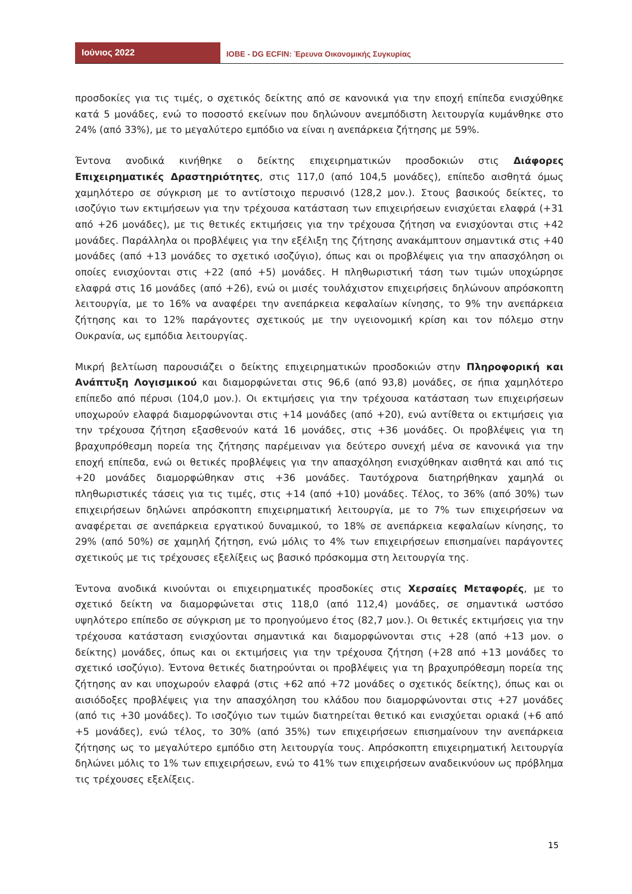Ιούνιος 2022
ΙΟΒΕ - DG ECFIN: Έρευνα Οικονομικής Συγκυρίας
προσδοκίες για τις τιμές, ο σχετικός δείκτης από σε κανονικά για την εποχή επίπεδα ενισχύθηκε κατά 5 μονάδες, ενώ το ποσοστό εκείνων που δηλώνουν ανεμπόδιστη λειτουργία κυμάνθηκε στο 24% (από 33%), με το μεγαλύτερο εμπόδιο να είναι η ανεπάρκεια ζήτησης με 59%.
Έντονα ανοδικά κινήθηκε ο δείκτης επιχειρηματικών προσδοκιών στις Διάφορες Επιχειρηματικές Δραστηριότητες, στις 117,0 (από 104,5 μονάδες), επίπεδο αισθητά όμως χαμηλότερο σε σύγκριση με το αντίστοιχο περυσινό (128,2 μον.). Στους βασικούς δείκτες, το ισοζύγιο των εκτιμήσεων για την τρέχουσα κατάσταση των επιχειρήσεων ενισχύεται ελαφρά (+31 από +26 μονάδες), με τις θετικές εκτιμήσεις για την τρέχουσα ζήτηση να ενισχύονται στις +42 μονάδες. Παράλληλα οι προβλέψεις για την εξέλιξη της ζήτησης ανακάμπτουν σημαντικά στις +40 μονάδες (από +13 μονάδες το σχετικό ισοζύγιο), όπως και οι προβλέψεις για την απασχόληση οι οποίες ενισχύονται στις +22 (από +5) μονάδες. Η πληθωριστική τάση των τιμών υποχώρησε ελαφρά στις 16 μονάδες (από +26), ενώ οι μισές τουλάχιστον επιχειρήσεις δηλώνουν απρόσκοπτη λειτουργία, με το 16% να αναφέρει την ανεπάρκεια κεφαλαίων κίνησης, το 9% την ανεπάρκεια ζήτησης και το 12% παράγοντες σχετικούς με την υγειονομική κρίση και τον πόλεμο στην Ουκρανία, ως εμπόδια λειτουργίας.
Μικρή βελτίωση παρουσιάζει ο δείκτης επιχειρηματικών προσδοκιών στην Πληροφορική και Ανάπτυξη Λογισμικού και διαμορφώνεται στις 96,6 (από 93,8) μονάδες, σε ήπια χαμηλότερο επίπεδο από πέρυσι (104,0 μον.). Οι εκτιμήσεις για την τρέχουσα κατάσταση των επιχειρήσεων υποχωρούν ελαφρά διαμορφώνονται στις +14 μονάδες (από +20), ενώ αντίθετα οι εκτιμήσεις για την τρέχουσα ζήτηση εξασθενούν κατά 16 μονάδες, στις +36 μονάδες. Οι προβλέψεις για τη βραχυπρόθεσμη πορεία της ζήτησης παρέμειναν για δεύτερο συνεχή μένα σε κανονικά για την εποχή επίπεδα, ενώ οι θετικές προβλέψεις για την απασχόληση ενισχύθηκαν αισθητά και από τις +20 μονάδες διαμορφώθηκαν στις +36 μονάδες. Ταυτόχρονα διατηρήθηκαν χαμηλά οι πληθωριστικές τάσεις για τις τιμές, στις +14 (από +10) μονάδες. Τέλος, το 36% (από 30%) των επιχειρήσεων δηλώνει απρόσκοπτη επιχειρηματική λειτουργία, με το 7% των επιχειρήσεων να αναφέρεται σε ανεπάρκεια εργατικού δυναμικού, το 18% σε ανεπάρκεια κεφαλαίων κίνησης, το 29% (από 50%) σε χαμηλή ζήτηση, ενώ μόλις το 4% των επιχειρήσεων επισημαίνει παράγοντες σχετικούς με τις τρέχουσες εξελίξεις ως βασικό πρόσκομμα στη λειτουργία της.
Έντονα ανοδικά κινούνται οι επιχειρηματικές προσδοκίες στις Χερσαίες Μεταφορές, με το σχετικό δείκτη να διαμορφώνεται στις 118,0 (από 112,4) μονάδες, σε σημαντικά ωστόσο υψηλότερο επίπεδο σε σύγκριση με το προηγούμενο έτος (82,7 μον.). Οι θετικές εκτιμήσεις για την τρέχουσα κατάσταση ενισχύονται σημαντικά και διαμορφώνονται στις +28 (από +13 μον. ο δείκτης) μονάδες, όπως και οι εκτιμήσεις για την τρέχουσα ζήτηση (+28 από +13 μονάδες το σχετικό ισοζύγιο). Έντονα θετικές διατηρούνται οι προβλέψεις για τη βραχυπρόθεσμη πορεία της ζήτησης αν και υποχωρούν ελαφρά (στις +62 από +72 μονάδες ο σχετικός δείκτης), όπως και οι αισιόδοξες προβλέψεις για την απασχόληση του κλάδου που διαμορφώνονται στις +27 μονάδες (από τις +30 μονάδες). Το ισοζύγιο των τιμών διατηρείται θετικό και ενισχύεται οριακά (+6 από +5 μονάδες), ενώ τέλος, το 30% (από 35%) των επιχειρήσεων επισημαίνουν την ανεπάρκεια ζήτησης ως το μεγαλύτερο εμπόδιο στη λειτουργία τους. Απρόσκοπτη επιχειρηματική λειτουργία δηλώνει μόλις το 1% των επιχειρήσεων, ενώ το 41% των επιχειρήσεων αναδεικνύουν ως πρόβλημα τις τρέχουσες εξελίξεις.
15